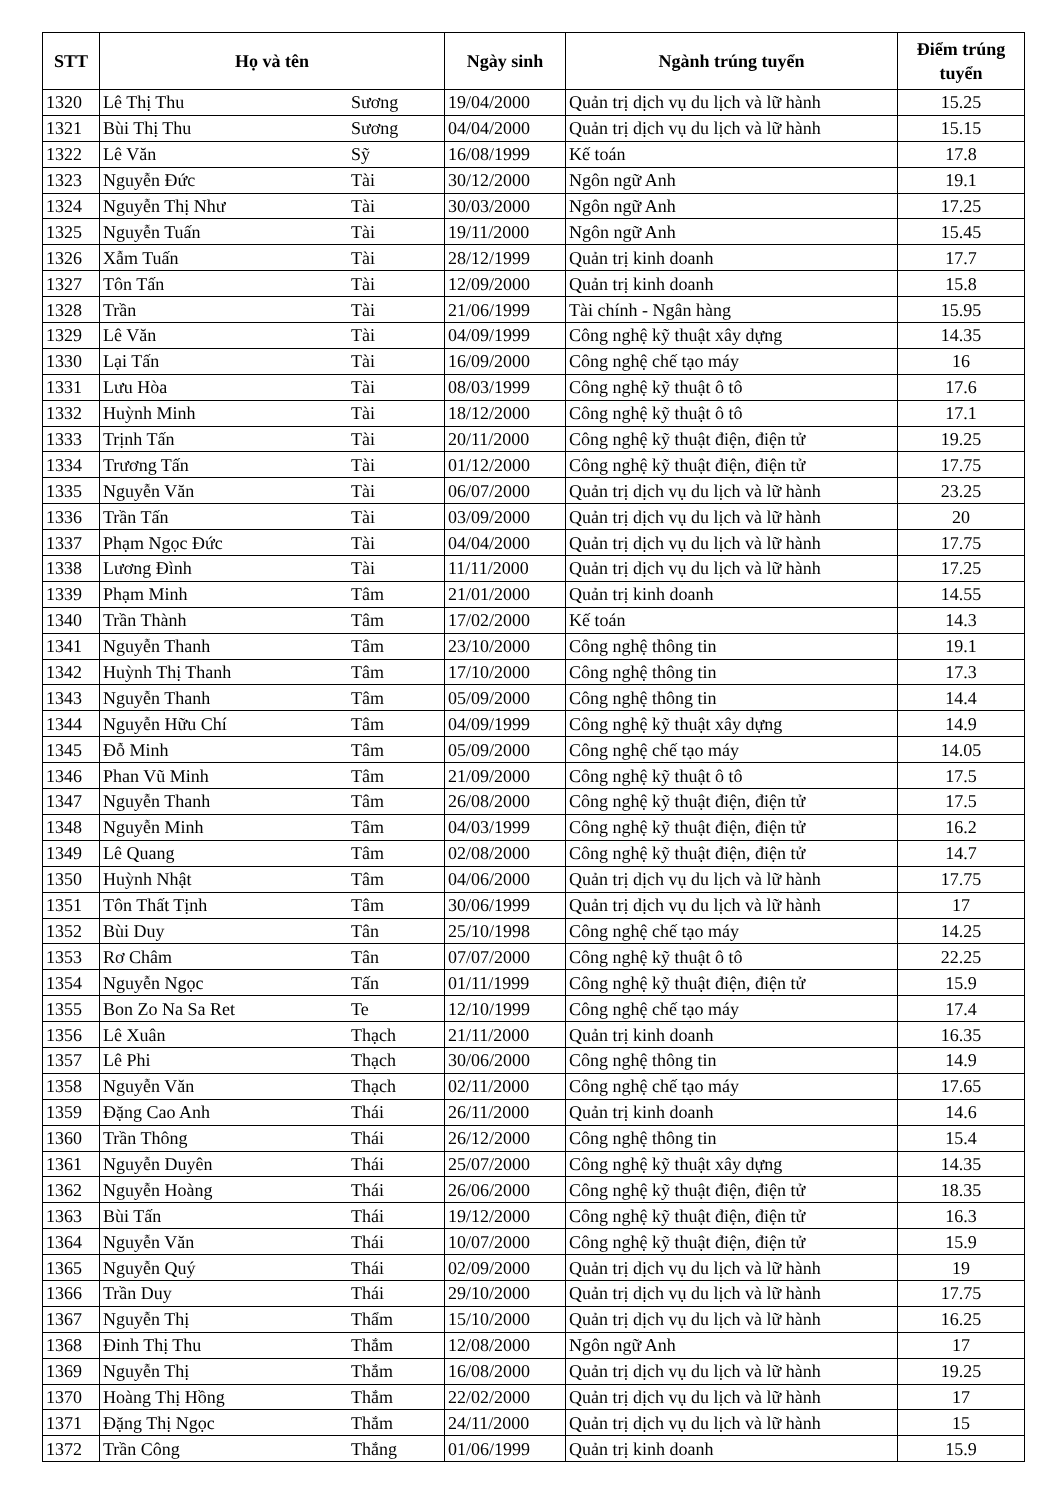| STT | Họ và tên | | Ngày sinh | Ngành trúng tuyển | Điểm trúng tuyển |
| --- | --- | --- | --- | --- | --- |
| 1320 | Lê Thị Thu | Sương | 19/04/2000 | Quản trị dịch vụ du lịch và lữ hành | 15.25 |
| 1321 | Bùi Thị Thu | Sương | 04/04/2000 | Quản trị dịch vụ du lịch và lữ hành | 15.15 |
| 1322 | Lê Văn | Sỹ | 16/08/1999 | Kế toán | 17.8 |
| 1323 | Nguyễn Đức | Tài | 30/12/2000 | Ngôn ngữ Anh | 19.1 |
| 1324 | Nguyễn Thị Như | Tài | 30/03/2000 | Ngôn ngữ Anh | 17.25 |
| 1325 | Nguyễn Tuấn | Tài | 19/11/2000 | Ngôn ngữ Anh | 15.45 |
| 1326 | Xẫm Tuấn | Tài | 28/12/1999 | Quản trị kinh doanh | 17.7 |
| 1327 | Tôn Tấn | Tài | 12/09/2000 | Quản trị kinh doanh | 15.8 |
| 1328 | Trần | Tài | 21/06/1999 | Tài chính - Ngân hàng | 15.95 |
| 1329 | Lê Văn | Tài | 04/09/1999 | Công nghệ kỹ thuật xây dựng | 14.35 |
| 1330 | Lại Tấn | Tài | 16/09/2000 | Công nghệ chế tạo máy | 16 |
| 1331 | Lưu Hòa | Tài | 08/03/1999 | Công nghệ kỹ thuật ô tô | 17.6 |
| 1332 | Huỳnh Minh | Tài | 18/12/2000 | Công nghệ kỹ thuật ô tô | 17.1 |
| 1333 | Trịnh Tấn | Tài | 20/11/2000 | Công nghệ kỹ thuật điện, điện tử | 19.25 |
| 1334 | Trương Tấn | Tài | 01/12/2000 | Công nghệ kỹ thuật điện, điện tử | 17.75 |
| 1335 | Nguyễn Văn | Tài | 06/07/2000 | Quản trị dịch vụ du lịch và lữ hành | 23.25 |
| 1336 | Trần Tấn | Tài | 03/09/2000 | Quản trị dịch vụ du lịch và lữ hành | 20 |
| 1337 | Phạm Ngọc Đức | Tài | 04/04/2000 | Quản trị dịch vụ du lịch và lữ hành | 17.75 |
| 1338 | Lương Đình | Tài | 11/11/2000 | Quản trị dịch vụ du lịch và lữ hành | 17.25 |
| 1339 | Phạm Minh | Tâm | 21/01/2000 | Quản trị kinh doanh | 14.55 |
| 1340 | Trần Thành | Tâm | 17/02/2000 | Kế toán | 14.3 |
| 1341 | Nguyễn Thanh | Tâm | 23/10/2000 | Công nghệ thông tin | 19.1 |
| 1342 | Huỳnh Thị Thanh | Tâm | 17/10/2000 | Công nghệ thông tin | 17.3 |
| 1343 | Nguyễn Thanh | Tâm | 05/09/2000 | Công nghệ thông tin | 14.4 |
| 1344 | Nguyễn Hữu Chí | Tâm | 04/09/1999 | Công nghệ kỹ thuật xây dựng | 14.9 |
| 1345 | Đỗ Minh | Tâm | 05/09/2000 | Công nghệ chế tạo máy | 14.05 |
| 1346 | Phan Vũ Minh | Tâm | 21/09/2000 | Công nghệ kỹ thuật ô tô | 17.5 |
| 1347 | Nguyễn Thanh | Tâm | 26/08/2000 | Công nghệ kỹ thuật điện, điện tử | 17.5 |
| 1348 | Nguyễn Minh | Tâm | 04/03/1999 | Công nghệ kỹ thuật điện, điện tử | 16.2 |
| 1349 | Lê Quang | Tâm | 02/08/2000 | Công nghệ kỹ thuật điện, điện tử | 14.7 |
| 1350 | Huỳnh Nhật | Tâm | 04/06/2000 | Quản trị dịch vụ du lịch và lữ hành | 17.75 |
| 1351 | Tôn Thất Tịnh | Tâm | 30/06/1999 | Quản trị dịch vụ du lịch và lữ hành | 17 |
| 1352 | Bùi Duy | Tân | 25/10/1998 | Công nghệ chế tạo máy | 14.25 |
| 1353 | Rơ Châm | Tân | 07/07/2000 | Công nghệ kỹ thuật ô tô | 22.25 |
| 1354 | Nguyễn Ngọc | Tấn | 01/11/1999 | Công nghệ kỹ thuật điện, điện tử | 15.9 |
| 1355 | Bon Zo Na Sa Ret | Te | 12/10/1999 | Công nghệ chế tạo máy | 17.4 |
| 1356 | Lê Xuân | Thạch | 21/11/2000 | Quản trị kinh doanh | 16.35 |
| 1357 | Lê Phi | Thạch | 30/06/2000 | Công nghệ thông tin | 14.9 |
| 1358 | Nguyễn Văn | Thạch | 02/11/2000 | Công nghệ chế tạo máy | 17.65 |
| 1359 | Đặng Cao Anh | Thái | 26/11/2000 | Quản trị kinh doanh | 14.6 |
| 1360 | Trần Thông | Thái | 26/12/2000 | Công nghệ thông tin | 15.4 |
| 1361 | Nguyễn Duyên | Thái | 25/07/2000 | Công nghệ kỹ thuật xây dựng | 14.35 |
| 1362 | Nguyễn Hoàng | Thái | 26/06/2000 | Công nghệ kỹ thuật điện, điện tử | 18.35 |
| 1363 | Bùi Tấn | Thái | 19/12/2000 | Công nghệ kỹ thuật điện, điện tử | 16.3 |
| 1364 | Nguyễn Văn | Thái | 10/07/2000 | Công nghệ kỹ thuật điện, điện tử | 15.9 |
| 1365 | Nguyễn Quý | Thái | 02/09/2000 | Quản trị dịch vụ du lịch và lữ hành | 19 |
| 1366 | Trần Duy | Thái | 29/10/2000 | Quản trị dịch vụ du lịch và lữ hành | 17.75 |
| 1367 | Nguyễn Thị | Thẩm | 15/10/2000 | Quản trị dịch vụ du lịch và lữ hành | 16.25 |
| 1368 | Đinh Thị Thu | Thắm | 12/08/2000 | Ngôn ngữ Anh | 17 |
| 1369 | Nguyễn Thị | Thắm | 16/08/2000 | Quản trị dịch vụ du lịch và lữ hành | 19.25 |
| 1370 | Hoàng Thị Hồng | Thắm | 22/02/2000 | Quản trị dịch vụ du lịch và lữ hành | 17 |
| 1371 | Đặng Thị Ngọc | Thắm | 24/11/2000 | Quản trị dịch vụ du lịch và lữ hành | 15 |
| 1372 | Trần Công | Thắng | 01/06/1999 | Quản trị kinh doanh | 15.9 |